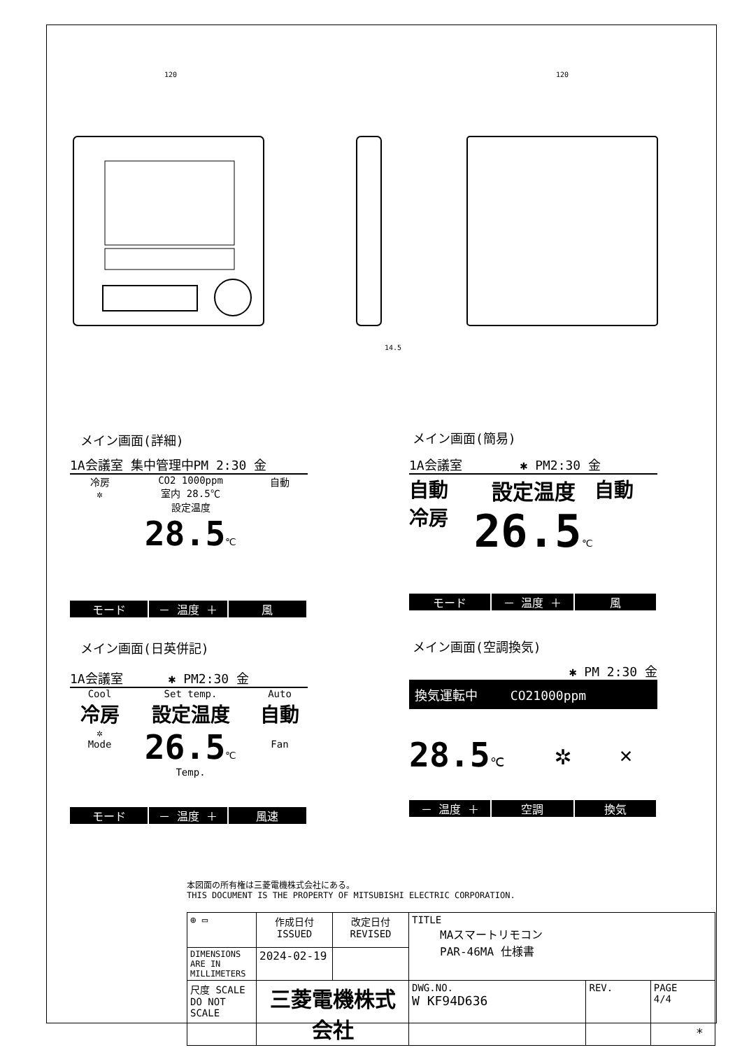120
120
14.5
メイン画面(詳細)
1A会議室 集中管理中PM 2:30 金
冷房
✲
CO2 1000ppm
室内 28.5℃
設定温度
28.5℃
自動
モード － 温度 ＋ 風
メイン画面(簡易)
1A会議室　　　　 ✱ PM2:30 金
自動
冷房
設定温度
26.5℃
自動
モード － 温度 ＋ 風
メイン画面(日英併記)
1A会議室　　　 ✱ PM2:30 金
Cool
冷房
✲
Mode
Set temp.
設定温度
26.5℃
Temp.
Auto
自動
Fan
モード － 温度 ＋ 風速
メイン画面(空調換気)
✱ PM 2:30 金
換気運転中　　 CO21000ppm
28.5℃
✲
✕
－ 温度 ＋ 空調 換気
本図面の所有権は三菱電機株式会社にある。
THIS DOCUMENT IS THE PROPERTY OF MITSUBISHI ELECTRIC CORPORATION.
| ⊕ ▭ | 作成日付 ISSUED | 改定日付 REVISED | TITLE MAスマートリモコン PAR-46MA 仕様書 | | |
| DIMENSIONS ARE IN MILLIMETERS | 2024-02-19 | | | | |
| 尺度 SCALE DO NOT SCALE | 三菱電機株式会社 | | DWG.NO. W KF94D636 | REV. | PAGE 4/4 |
*